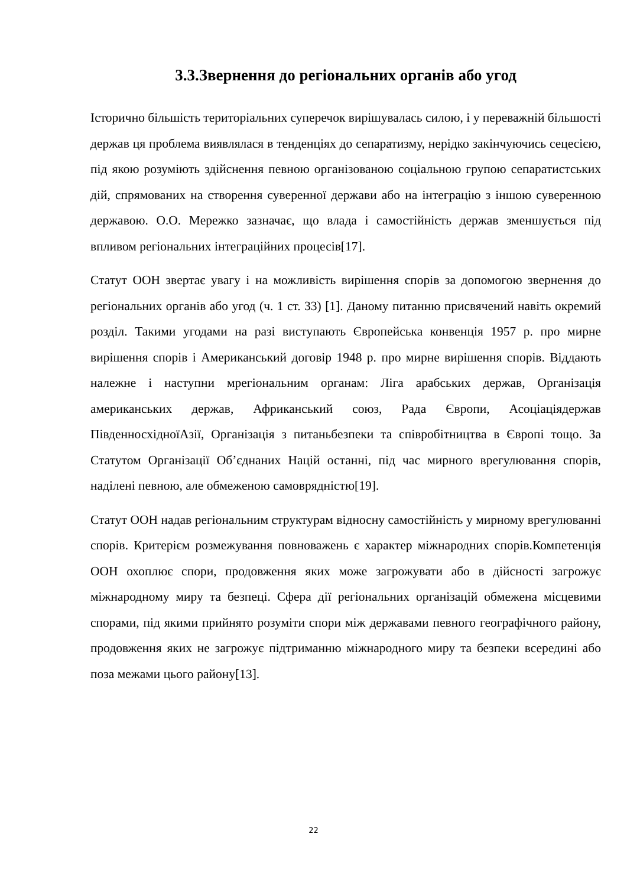3.3.Звернення до регіональних органів або угод
Історично більшість територіальних суперечок вирішувалась силою, і у переважній більшості держав ця проблема виявлялася в тенденціях до сепаратизму, нерідко закінчуючись сецесією, під якою розуміють здійснення певною організованою соціальною групою сепаратистських дій, спрямованих на створення суверенної держави або на інтеграцію з іншою суверенною державою. О.О. Мережко зазначає, що влада і самостійність держав зменшується під впливом регіональних інтеграційних процесів[17].
Статут ООН звертає увагу і на можливість вирішення спорів за допомогою звернення до регіональних органів або угод (ч. 1 ст. 33) [1]. Даному питанню присвячений навіть окремий розділ. Такими угодами на разі виступають Європейська конвенція 1957 р. про мирне вирішення спорів і Американський договір 1948 р. про мирне вирішення спорів. Віддають належне і наступни мрегіональним органам: Ліга арабських держав, Організація американських держав, Африканський союз, Рада Європи, Асоціаціядержав ПівденносхідноїАзії, Організація з питаньбезпеки та співробітництва в Європі тощо. За Статутом Організації Об’єднаних Націй останні, під час мирного врегулювання спорів, наділені певною, але обмеженою самоврядністю[19].
Статут ООН надав регіональним структурам відносну самостійність у мирному врегулюванні спорів. Критерієм розмежування повноважень є характер міжнародних спорів.Компетенція ООН охоплює спори, продовження яких може загрожувати або в дійсності загрожує міжнародному миру та безпеці. Сфера дії регіональних організацій обмежена місцевими спорами, під якими прийнято розуміти спори між державами певного географічного району, продовження яких не загрожує підтриманню міжнародного миру та безпеки всередині або поза межами цього району[13].
22